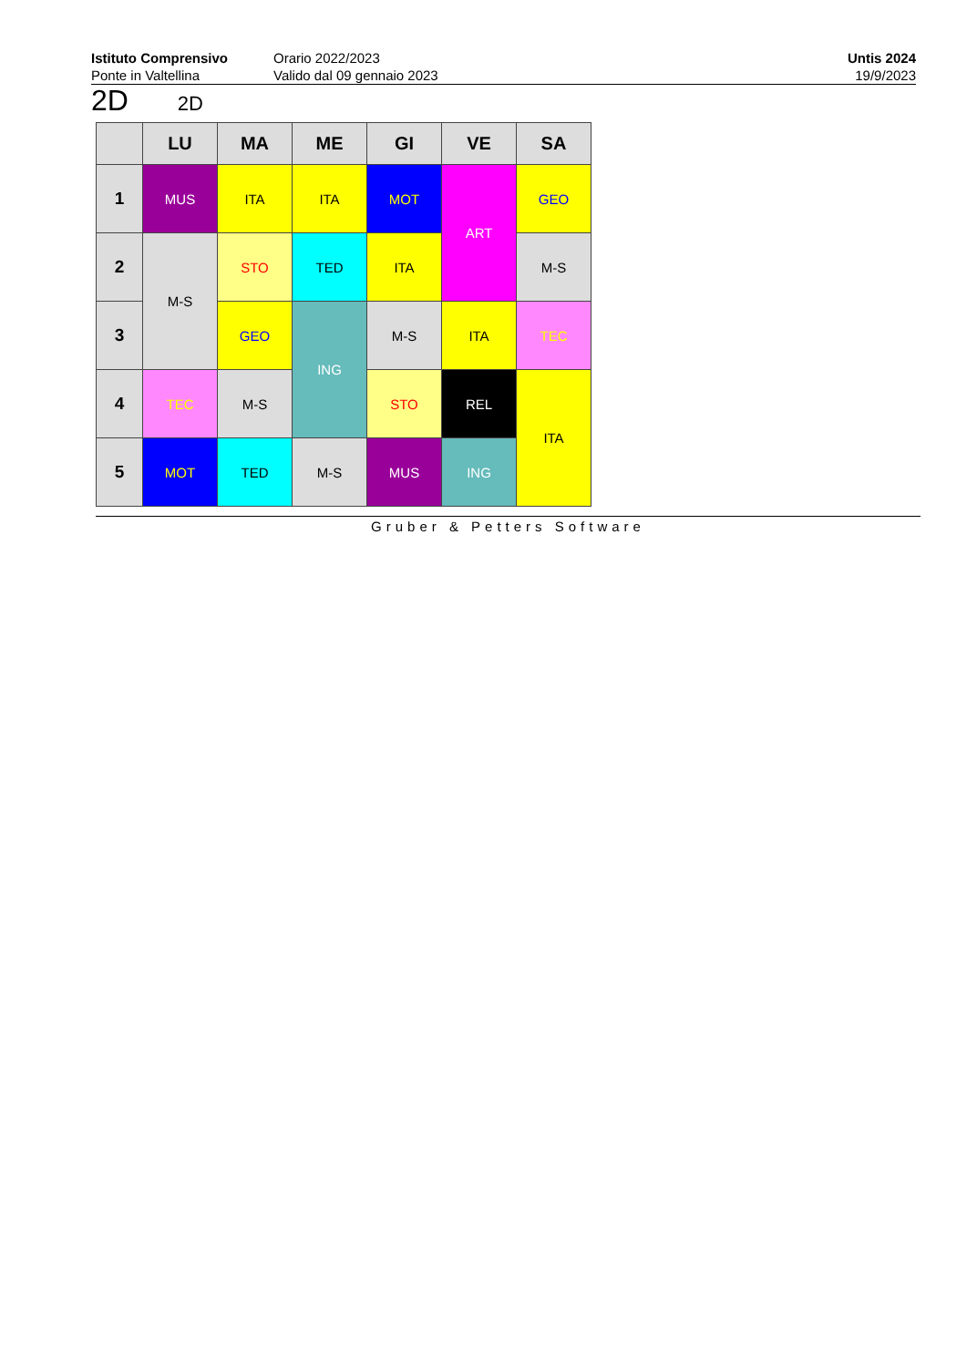Istituto Comprensivo
Ponte in Valtellina
Orario 2022/2023
Valido dal 09 gennaio 2023
Untis 2024
19/9/2023
2D 2D
| | LU | MA | ME | GI | VE | SA |
| --- | --- | --- | --- | --- | --- | --- |
| 1 | MUS | ITA | ITA | MOT | ART | GEO |
| 2 | M-S | STO | TED | ITA | | M-S |
| 3 | | GEO | ING | M-S | ITA | TEC |
| 4 | TEC | M-S | | STO | REL | ITA |
| 5 | MOT | TED | M-S | MUS | ING | |
Gruber & Petters Software